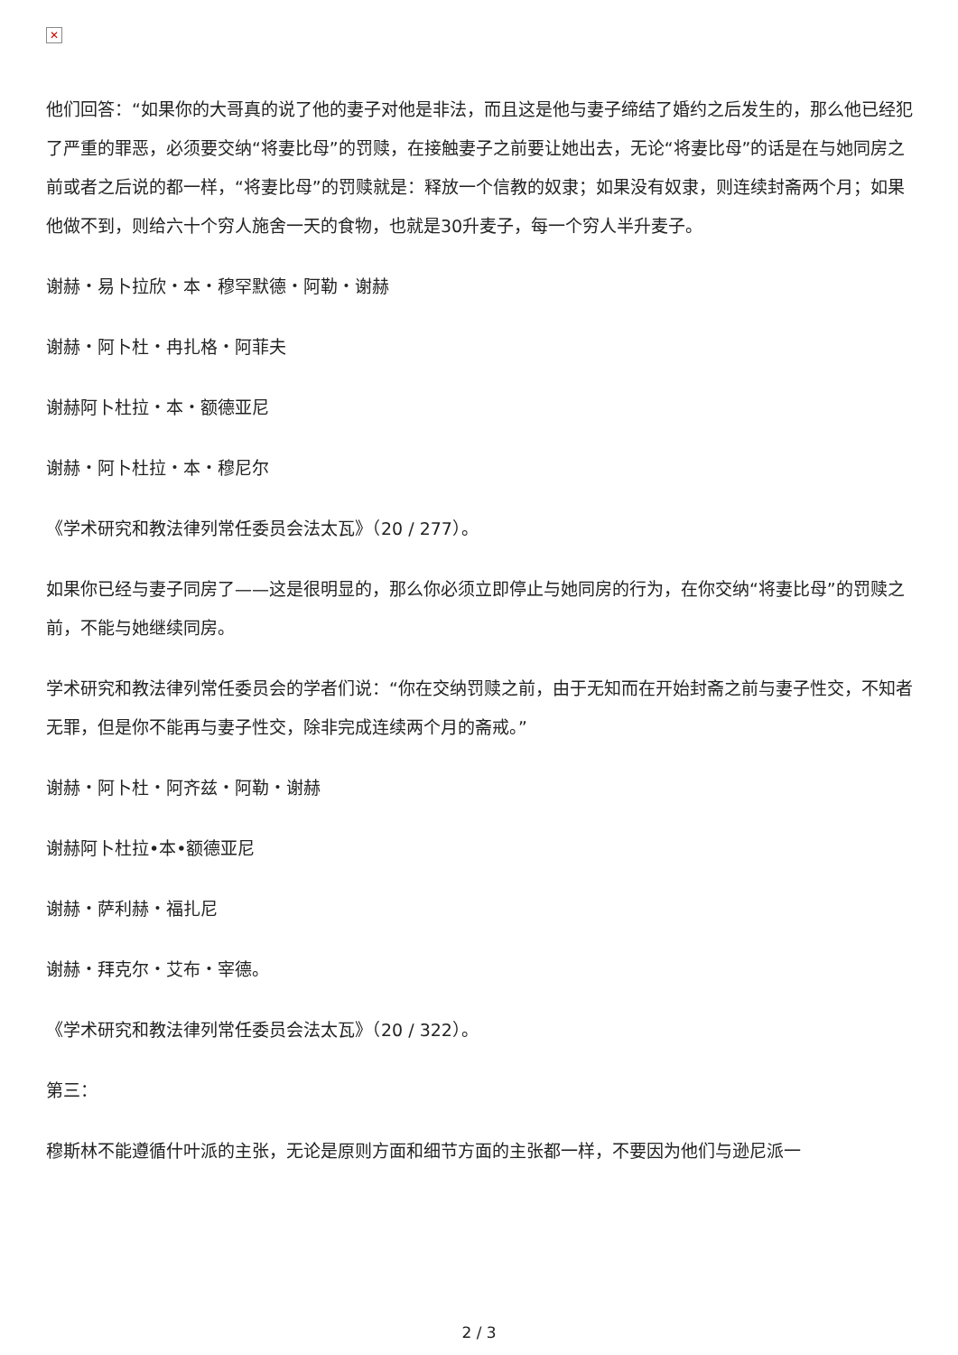✕
他们回答：“如果你的大哥真的说了他的妻子对他是非法，而且这是他与妻子缔结了婚约之后发生的，那么他已经犯了严重的罪恶，必须要交纳“将妻比母”的罚赎，在接触妻子之前要让她出去，无论“将妻比母”的话是在与她同房之前或者之后说的都一样，“将妻比母”的罚赎就是：释放一个信教的奴隶；如果没有奴隶，则连续封斋两个月；如果他做不到，则给六十个穷人施舍一天的食物，也就是30升麦子，每一个穷人半升麦子。
谢赫・易卜拉欣・本・穆罕默德・阿勒・谢赫
谢赫・阿卜杜・冉扎格・阿菲夫
谢赫阿卜杜拉・本・额德亚尼
谢赫・阿卜杜拉・本・穆尼尔
《学术研究和教法律列常任委员会法太瓦》（20 / 277）。
如果你已经与妻子同房了——这是很明显的，那么你必须立即停止与她同房的行为，在你交纳“将妻比母”的罚赎之前，不能与她继续同房。
学术研究和教法律列常任委员会的学者们说：“你在交纳罚赎之前，由于无知而在开始封斋之前与妻子性交，不知者无罪，但是你不能再与妻子性交，除非完成连续两个月的斋戒。”
谢赫・阿卜杜・阿齐兹・阿勒・谢赫
谢赫阿卜杜拉•本•额德亚尼
谢赫・萨利赫・福扎尼
谢赫・拜克尔・艾布・宰德。
《学术研究和教法律列常任委员会法太瓦》（20 / 322）。
第三：
穆斯林不能遵循什叶派的主张，无论是原则方面和细节方面的主张都一样，不要因为他们与逊尼派一
2 / 3